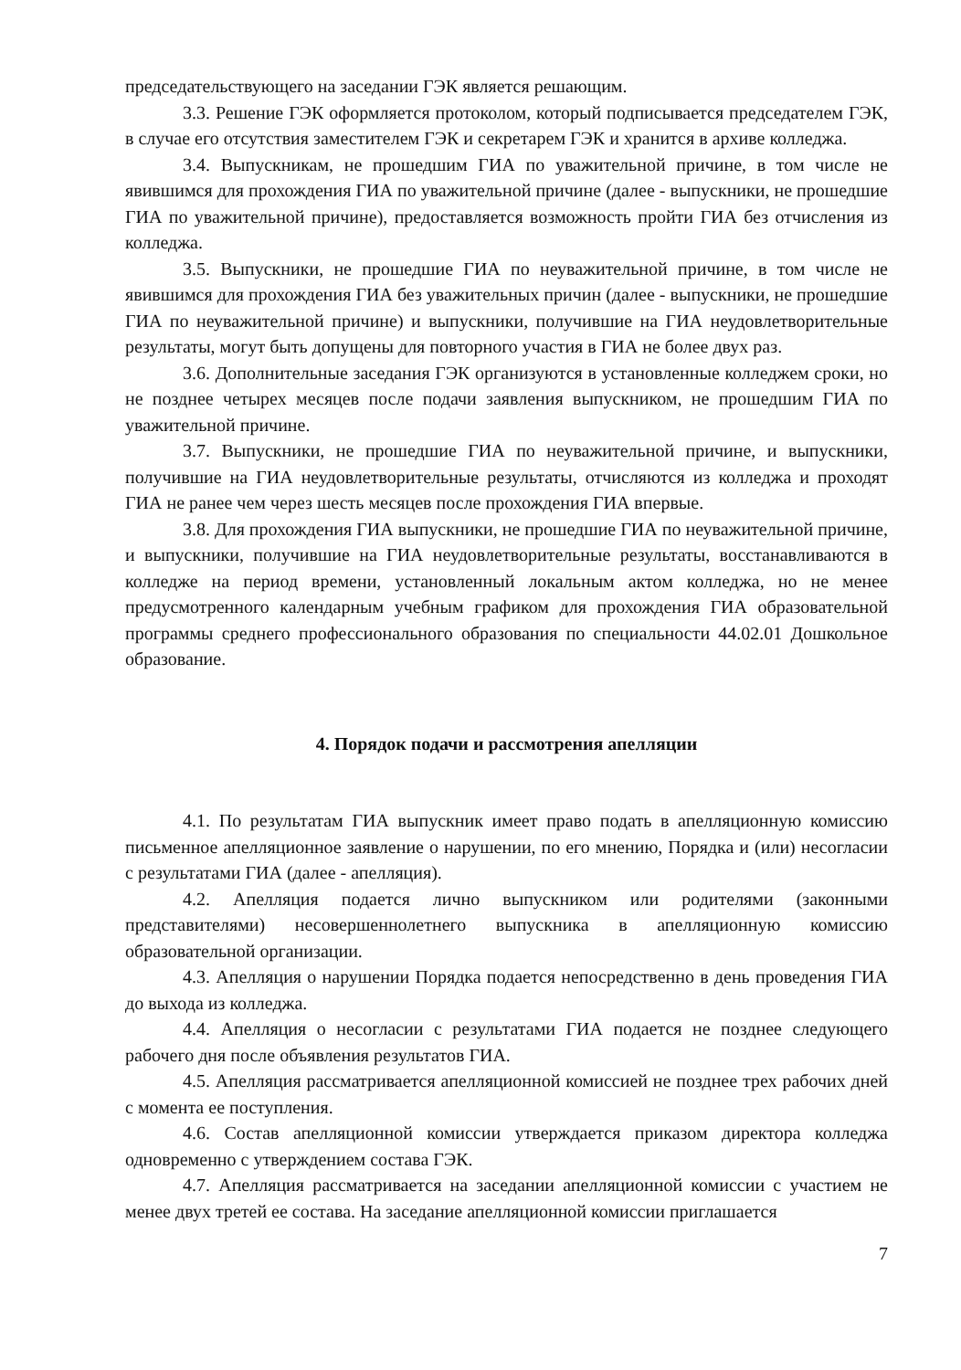председательствующего на заседании ГЭК является решающим.
3.3. Решение ГЭК оформляется протоколом, который подписывается председателем ГЭК, в случае его отсутствия заместителем ГЭК и секретарем ГЭК и хранится в архиве колледжа.
3.4. Выпускникам, не прошедшим ГИА по уважительной причине, в том числе не явившимся для прохождения ГИА по уважительной причине (далее - выпускники, не прошедшие ГИА по уважительной причине), предоставляется возможность пройти ГИА без отчисления из колледжа.
3.5. Выпускники, не прошедшие ГИА по неуважительной причине, в том числе не явившимся для прохождения ГИА без уважительных причин (далее - выпускники, не прошедшие ГИА по неуважительной причине) и выпускники, получившие на ГИА неудовлетворительные результаты, могут быть допущены для повторного участия в ГИА не более двух раз.
3.6. Дополнительные заседания ГЭК организуются в установленные колледжем сроки, но не позднее четырех месяцев после подачи заявления выпускником, не прошедшим ГИА по уважительной причине.
3.7. Выпускники, не прошедшие ГИА по неуважительной причине, и выпускники, получившие на ГИА неудовлетворительные результаты, отчисляются из колледжа и проходят ГИА не ранее чем через шесть месяцев после прохождения ГИА впервые.
3.8. Для прохождения ГИА выпускники, не прошедшие ГИА по неуважительной причине, и выпускники, получившие на ГИА неудовлетворительные результаты, восстанавливаются в колледже на период времени, установленный локальным актом колледжа, но не менее предусмотренного календарным учебным графиком для прохождения ГИА образовательной программы среднего профессионального образования по специальности 44.02.01 Дошкольное образование.
4. Порядок подачи и рассмотрения апелляции
4.1. По результатам ГИА выпускник имеет право подать в апелляционную комиссию письменное апелляционное заявление о нарушении, по его мнению, Порядка и (или) несогласии с результатами ГИА (далее - апелляция).
4.2. Апелляция подается лично выпускником или родителями (законными представителями) несовершеннолетнего выпускника в апелляционную комиссию образовательной организации.
4.3. Апелляция о нарушении Порядка подается непосредственно в день проведения ГИА до выхода из колледжа.
4.4. Апелляция о несогласии с результатами ГИА подается не позднее следующего рабочего дня после объявления результатов ГИА.
4.5. Апелляция рассматривается апелляционной комиссией не позднее трех рабочих дней с момента ее поступления.
4.6. Состав апелляционной комиссии утверждается приказом директора колледжа одновременно с утверждением состава ГЭК.
4.7. Апелляция рассматривается на заседании апелляционной комиссии с участием не менее двух третей ее состава. На заседание апелляционной комиссии приглашается
7